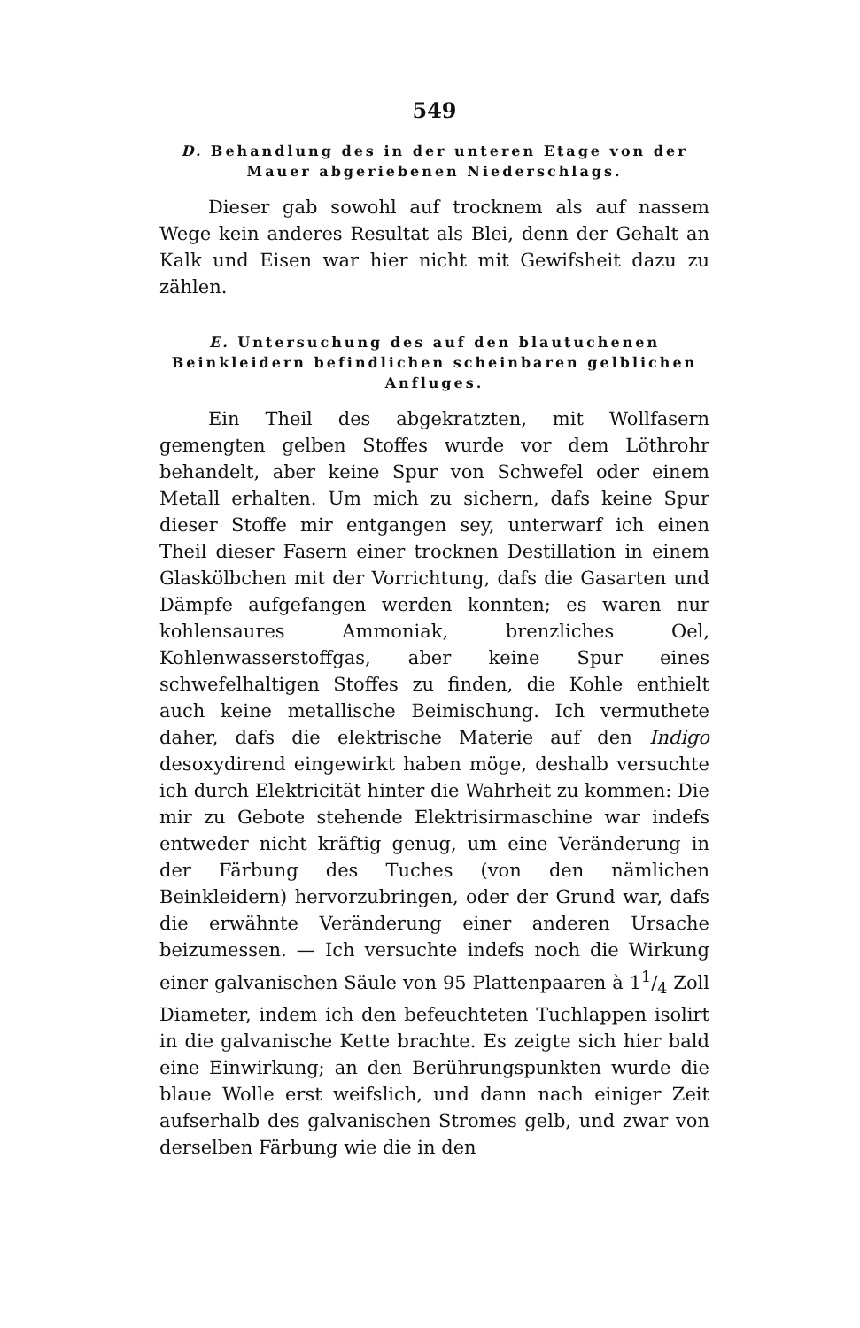549
D. Behandlung des in der unteren Etage von der Mauer abgeriebenen Niederschlags.
Dieser gab sowohl auf trocknem als auf nassem Wege kein anderes Resultat als Blei, denn der Gehalt an Kalk und Eisen war hier nicht mit Gewifsheit dazu zu zählen.
E. Untersuchung des auf den blautuchenen Beinkleidern befindlichen scheinbaren gelblichen Anfluges.
Ein Theil des abgekratzten, mit Wollfasern gemengten gelben Stoffes wurde vor dem Löthrohr behandelt, aber keine Spur von Schwefel oder einem Metall erhalten. Um mich zu sichern, dafs keine Spur dieser Stoffe mir entgangen sey, unterwarf ich einen Theil dieser Fasern einer trocknen Destillation in einem Glaskölbchen mit der Vorrichtung, dafs die Gasarten und Dämpfe aufgefangen werden konnten; es waren nur kohlensaures Ammoniak, brenzliches Oel, Kohlenwasserstoffgas, aber keine Spur eines schwefelhaltigen Stoffes zu finden, die Kohle enthielt auch keine metallische Beimischung. Ich vermuthete daher, dafs die elektrische Materie auf den Indigo desoxydirend eingewirkt haben möge, deshalb versuchte ich durch Elektricität hinter die Wahrheit zu kommen: Die mir zu Gebote stehende Elektrisirmaschine war indefs entweder nicht kräftig genug, um eine Veränderung in der Färbung des Tuches (von den nämlichen Beinkleidern) hervorzubringen, oder der Grund war, dafs die erwähnte Veränderung einer anderen Ursache beizumessen. — Ich versuchte indefs noch die Wirkung einer galvanischen Säule von 95 Plattenpaaren à 11/4 Zoll Diameter, indem ich den befeuchteten Tuchlappen isolirt in die galvanische Kette brachte. Es zeigte sich hier bald eine Einwirkung; an den Berührungspunkten wurde die blaue Wolle erst weifslich, und dann nach einiger Zeit aufserhalb des galvanischen Stromes gelb, und zwar von derselben Färbung wie die in den